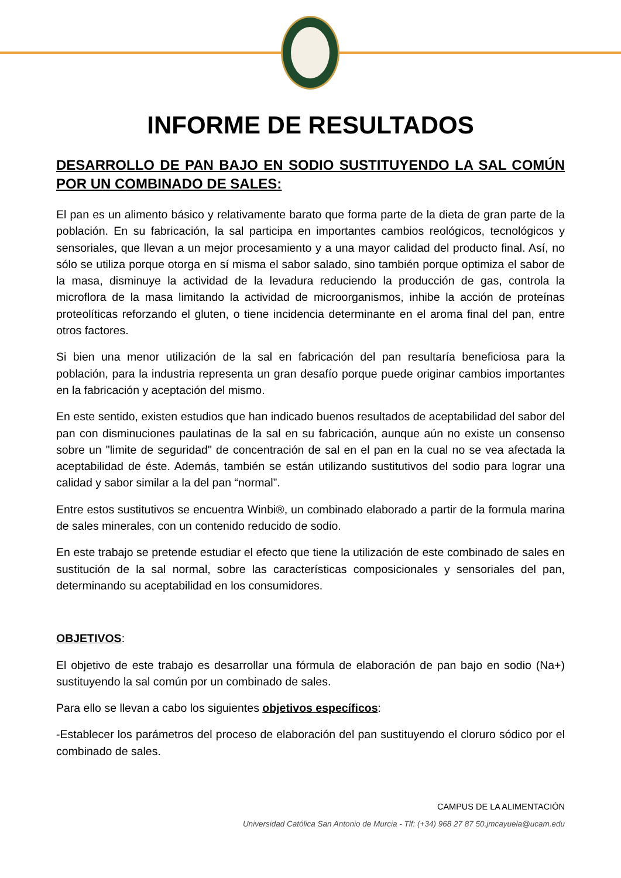INFORME DE RESULTADOS
DESARROLLO DE PAN BAJO EN SODIO SUSTITUYENDO LA SAL COMÚN POR UN COMBINADO DE SALES:
El pan es un alimento básico y relativamente barato que forma parte de la dieta de gran parte de la población. En su fabricación, la sal participa en importantes cambios reológicos, tecnológicos y sensoriales, que llevan a un mejor procesamiento y a una mayor calidad del producto final. Así, no sólo se utiliza porque otorga en sí misma el sabor salado, sino también porque optimiza el sabor de la masa, disminuye la actividad de la levadura reduciendo la producción de gas, controla la microflora de la masa limitando la actividad de microorganismos, inhibe la acción de proteínas proteolíticas reforzando el gluten, o tiene incidencia determinante en el aroma final del pan, entre otros factores.
Si bien una menor utilización de la sal en fabricación del pan resultaría beneficiosa para la población, para la industria representa un gran desafío porque puede originar cambios importantes en la fabricación y aceptación del mismo.
En este sentido, existen estudios que han indicado buenos resultados de aceptabilidad del sabor del pan con disminuciones paulatinas de la sal en su fabricación, aunque aún no existe un consenso sobre un "limite de seguridad" de concentración de sal en el pan en la cual no se vea afectada la aceptabilidad de éste. Además, también se están utilizando sustitutivos del sodio para lograr una calidad y sabor similar a la del pan “normal”.
Entre estos sustitutivos se encuentra Winbi®, un combinado elaborado a partir de la formula marina de sales minerales, con un contenido reducido de sodio.
En este trabajo se pretende estudiar el efecto que tiene la utilización de este combinado de sales en sustitución de la sal normal, sobre las características composicionales y sensoriales del pan, determinando su aceptabilidad en los consumidores.
OBJETIVOS:
El objetivo de este trabajo es desarrollar una fórmula de elaboración de pan bajo en sodio (Na+) sustituyendo la sal común por un combinado de sales.
Para ello se llevan a cabo los siguientes objetivos específicos:
-Establecer los parámetros del proceso de elaboración del pan sustituyendo el cloruro sódico por el combinado de sales.
CAMPUS DE LA ALIMENTACIÓN
Universidad Católica San Antonio de Murcia - Tlf: (+34) 968 27 87 50.jmcayuela@ucam.edu